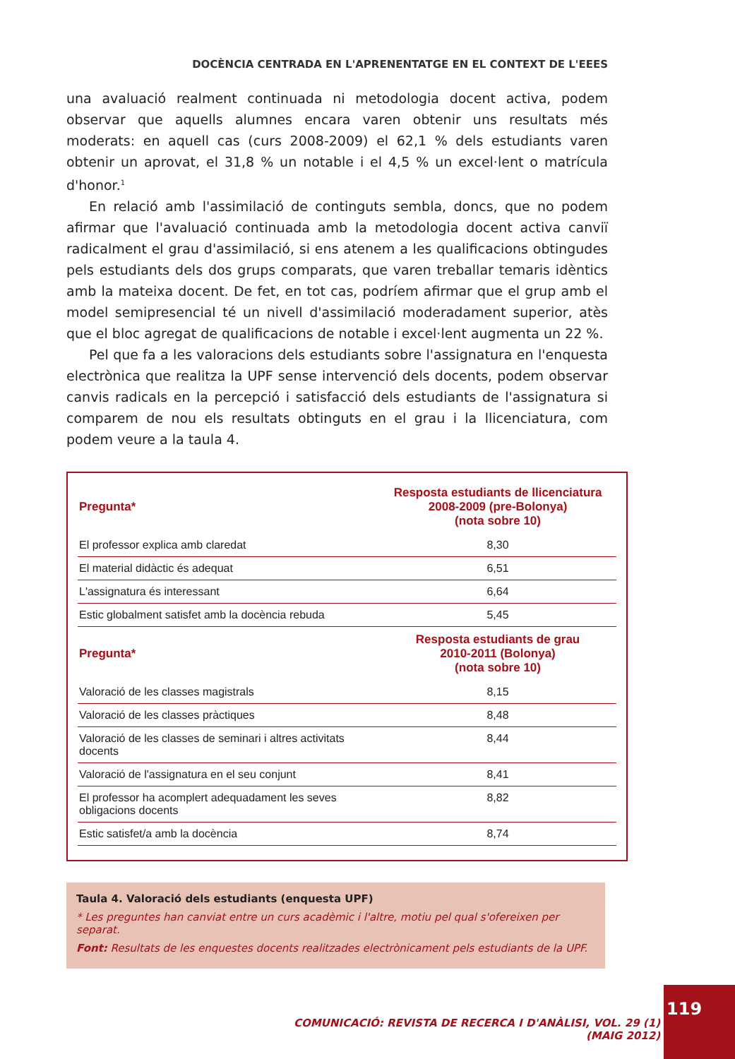DOCÈNCIA CENTRADA EN L'APRENENTATGE EN EL CONTEXT DE L'EEES
una avaluació realment continuada ni metodologia docent activa, podem observar que aquells alumnes encara varen obtenir uns resultats més moderats: en aquell cas (curs 2008-2009) el 62,1 % dels estudiants varen obtenir un aprovat, el 31,8 % un notable i el 4,5 % un excel·lent o matrícula d'honor.<sup>1</sup>
En relació amb l'assimilació de continguts sembla, doncs, que no podem afirmar que l'avaluació continuada amb la metodologia docent activa canviï radicalment el grau d'assimilació, si ens atenem a les qualificacions obtingudes pels estudiants dels dos grups comparats, que varen treballar temaris idèntics amb la mateixa docent. De fet, en tot cas, podríem afirmar que el grup amb el model semipresencial té un nivell d'assimilació moderadament superior, atès que el bloc agregat de qualificacions de notable i excel·lent augmenta un 22 %.
Pel que fa a les valoracions dels estudiants sobre l'assignatura en l'enquesta electrònica que realitza la UPF sense intervenció dels docents, podem observar canvis radicals en la percepció i satisfacció dels estudiants de l'assignatura si comparem de nou els resultats obtinguts en el grau i la llicenciatura, com podem veure a la taula 4.
| Pregunta* | Resposta estudiants de llicenciatura 2008-2009 (pre-Bolonya) (nota sobre 10) |
| --- | --- |
| El professor explica amb claredat | 8,30 |
| El material didàctic és adequat | 6,51 |
| L'assignatura és interessant | 6,64 |
| Estic globalment satisfet amb la docència rebuda | 5,45 |
| Pregunta* | Resposta estudiants de grau 2010-2011 (Bolonya) (nota sobre 10) |
| Valoració de les classes magistrals | 8,15 |
| Valoració de les classes pràctiques | 8,48 |
| Valoració de les classes de seminari i altres activitats docents | 8,44 |
| Valoració de l'assignatura en el seu conjunt | 8,41 |
| El professor ha acomplert adequadament les seves obligacions docents | 8,82 |
| Estic satisfet/a amb la docència | 8,74 |
Taula 4. Valoració dels estudiants (enquesta UPF)
* Les preguntes han canviat entre un curs acadèmic i l'altre, motiu pel qual s'ofereixen per separat.
Font: Resultats de les enquestes docents realitzades electrònicament pels estudiants de la UPF.
COMUNICACIÓ: REVISTA DE RECERCA I D'ANÀLISI, VOL. 29 (1) (MAIG 2012)
119